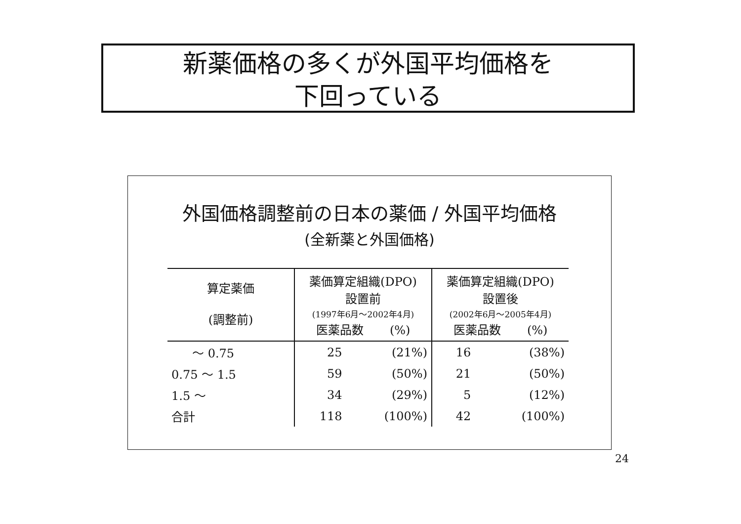新薬価格の多くが外国平均価格を
下回っている
外国価格調整前の日本の薬価 / 外国平均価格
(全新薬と外国価格)
| 算定薬価 (調整前) | 薬価算定組織(DPO) 設置前 (1997年6月～2002年4月) 医薬品数 (%) | | 薬価算定組織(DPO) 設置後 (2002年6月～2005年4月) 医薬品数 (%) | |
| --- | --- | --- | --- | --- |
| ～ 0.75 | 25 | (21%) | 16 | (38%) |
| 0.75 ～ 1.5 | 59 | (50%) | 21 | (50%) |
| 1.5 ～ | 34 | (29%) | 5 | (12%) |
| 合計 | 118 | (100%) | 42 | (100%) |
24